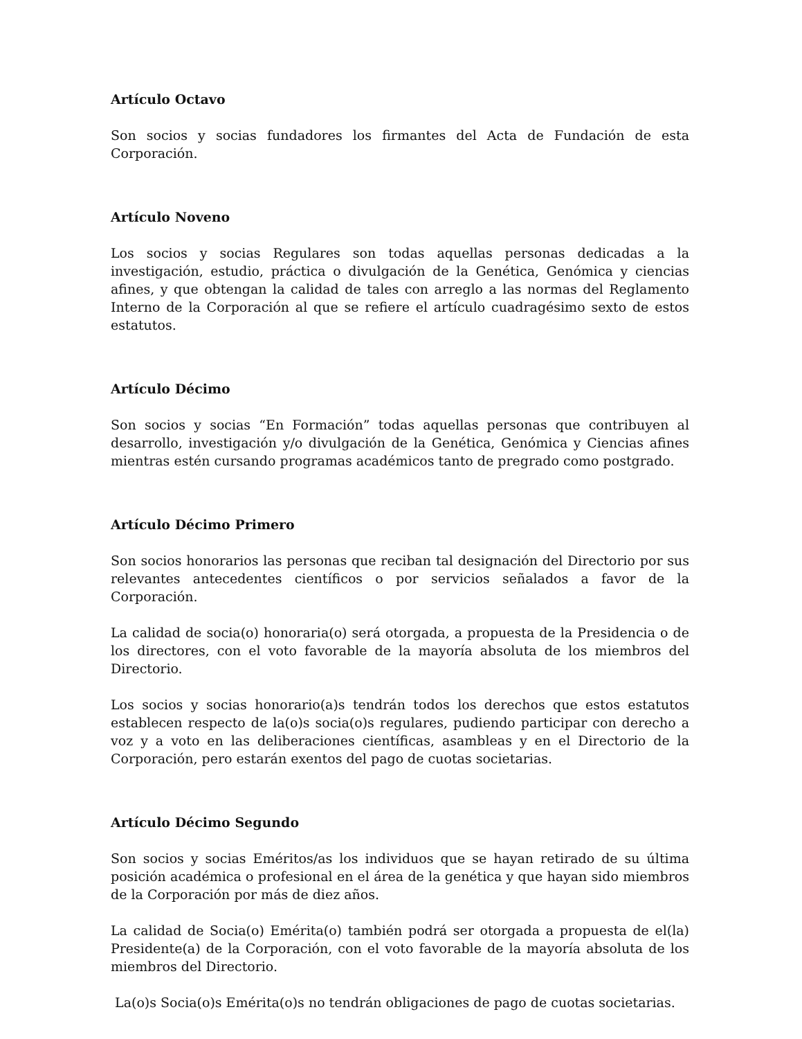Artículo Octavo
Son socios y socias fundadores los firmantes del Acta de Fundación de esta Corporación.
Artículo Noveno
Los socios y socias Regulares son todas aquellas personas dedicadas a la investigación, estudio, práctica o divulgación de la Genética, Genómica y ciencias afines, y que obtengan la calidad de tales con arreglo a las normas del Reglamento Interno de la Corporación al que se refiere el artículo cuadragésimo sexto de estos estatutos.
Artículo Décimo
Son socios y socias “En Formación” todas aquellas personas que contribuyen al desarrollo, investigación y/o divulgación de la Genética, Genómica y Ciencias afines mientras estén cursando programas académicos tanto de pregrado como postgrado.
Artículo Décimo Primero
Son socios honorarios las personas que reciban tal designación del Directorio por sus relevantes antecedentes científicos o por servicios señalados a favor de la Corporación.
La calidad de socia(o) honoraria(o) será otorgada, a propuesta de la Presidencia o de los directores, con el voto favorable de la mayoría absoluta de los miembros del Directorio.
Los socios y socias honorario(a)s tendrán todos los derechos que estos estatutos establecen respecto de la(o)s socia(o)s regulares, pudiendo participar con derecho a voz y a voto en las deliberaciones científicas, asambleas y en el Directorio de la Corporación, pero estarán exentos del pago de cuotas societarias.
Artículo Décimo Segundo
Son socios y socias Eméritos/as los individuos que se hayan retirado de su última posición académica o profesional en el área de la genética y que hayan sido miembros de la Corporación por más de diez años.
La calidad de Socia(o) Emérita(o) también podrá ser otorgada a propuesta de el(la) Presidente(a) de la Corporación, con el voto favorable de la mayoría absoluta de los miembros del Directorio.
La(o)s Socia(o)s Emérita(o)s no tendrán obligaciones de pago de cuotas societarias.